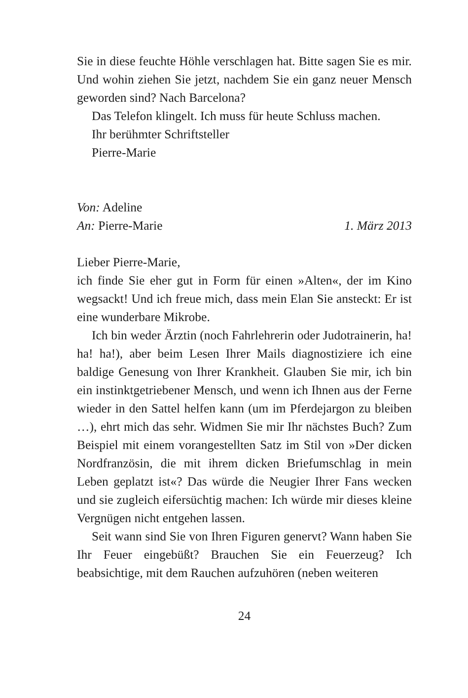Sie in diese feuchte Höhle verschlagen hat. Bitte sagen Sie es mir. Und wohin ziehen Sie jetzt, nachdem Sie ein ganz neuer Mensch geworden sind? Nach Barcelona?
Das Telefon klingelt. Ich muss für heute Schluss machen.
Ihr berühmter Schriftsteller
Pierre-Marie
Von: Adeline
An: Pierre-Marie 1. März 2013
Lieber Pierre-Marie,
ich finde Sie eher gut in Form für einen »Alten«, der im Kino wegsackt! Und ich freue mich, dass mein Elan Sie ansteckt: Er ist eine wunderbare Mikrobe.
Ich bin weder Ärztin (noch Fahrlehrerin oder Judotrainerin, ha! ha! ha!), aber beim Lesen Ihrer Mails diagnostiziere ich eine baldige Genesung von Ihrer Krankheit. Glauben Sie mir, ich bin ein instinktgetriebener Mensch, und wenn ich Ihnen aus der Ferne wieder in den Sattel helfen kann (um im Pferdejargon zu bleiben …), ehrt mich das sehr. Widmen Sie mir Ihr nächstes Buch? Zum Beispiel mit einem vorangestellten Satz im Stil von »Der dicken Nordfranzösin, die mit ihrem dicken Briefumschlag in mein Leben geplatzt ist«? Das würde die Neugier Ihrer Fans wecken und sie zugleich eifersüchtig machen: Ich würde mir dieses kleine Vergnügen nicht entgehen lassen.
Seit wann sind Sie von Ihren Figuren genervt? Wann haben Sie Ihr Feuer eingebüßt? Brauchen Sie ein Feuerzeug? Ich beabsichtige, mit dem Rauchen aufzuhören (neben weiteren
24